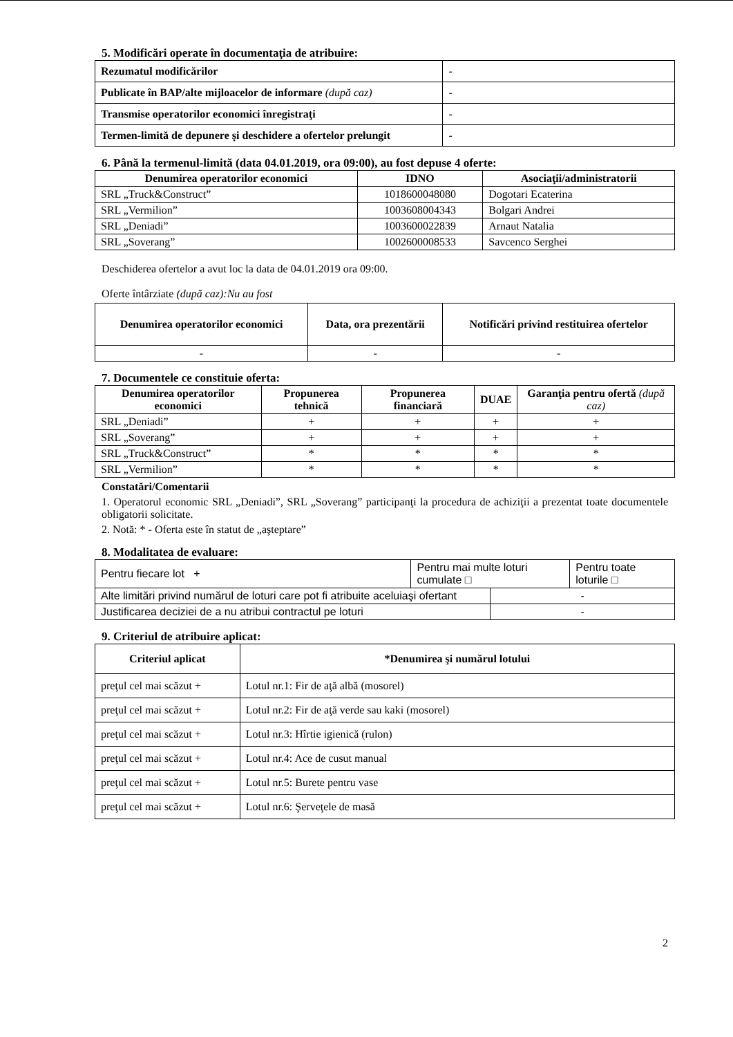5. Modificări operate în documentaţia de atribuire:
| Rezumatul modificărilor | - |
| Publicate în BAP/alte mijloacelor de informare (după caz) | - |
| Transmise operatorilor economici înregistraţi | - |
| Termen-limită de depunere şi deschidere a ofertelor prelungit | - |
6. Până la termenul-limită (data 04.01.2019, ora 09:00), au fost depuse 4 oferte:
| Denumirea operatorilor economici | IDNO | Asociaţii/administratorii |
| --- | --- | --- |
| SRL „Truck&Construct” | 1018600048080 | Dogotari Ecaterina |
| SRL „Vermilion” | 1003608004343 | Bolgari Andrei |
| SRL „Deniadi” | 1003600022839 | Arnaut Natalia |
| SRL „Soverang” | 1002600008533 | Savcenco Serghei |
Deschiderea ofertelor a avut loc la data de 04.01.2019 ora 09:00.
Oferte întârziate (după caz):Nu au fost
| Denumirea operatorilor economici | Data, ora prezentării | Notificări privind restituirea ofertelor |
| --- | --- | --- |
| - | - | - |
7. Documentele ce constituie oferta:
| Denumirea operatorilor economici | Propunerea tehnică | Propunerea financiară | DUAE | Garanţia pentru ofertă (după caz) |
| --- | --- | --- | --- | --- |
| SRL „Deniadi” | + | + | + | + |
| SRL „Soverang” | + | + | + | + |
| SRL „Truck&Construct” | * | * | * | * |
| SRL „Vermilion” | * | * | * | * |
Constatări/Comentarii
1. Operatorul economic SRL „Deniadi”, SRL „Soverang” participanţi la procedura de achiziţii a prezentat toate documentele obligatorii solicitate.
2. Notă: * - Oferta este în statut de „aşteptare”
8. Modalitatea de evaluare:
| Pentru fiecare lot + | Pentru mai multe loturi cumulate □ | | Pentru toate loturile □ |
| Alte limitări privind numărul de loturi care pot fi atribuite aceluiaşi ofertant | | - | |
| Justificarea deciziei de a nu atribui contractul pe loturi | | - | |
9. Criteriul de atribuire aplicat:
| Criteriul aplicat | *Denumirea şi numărul lotului |
| --- | --- |
| preţul cel mai scăzut + | Lotul nr.1: Fir de aţă albă (mosorel) |
| preţul cel mai scăzut + | Lotul nr.2: Fir de aţă verde sau kaki (mosorel) |
| preţul cel mai scăzut + | Lotul nr.3: Hîrtie igienică (rulon) |
| preţul cel mai scăzut + | Lotul nr.4: Ace de cusut manual |
| preţul cel mai scăzut + | Lotul nr.5: Burete pentru vase |
| preţul cel mai scăzut + | Lotul nr.6: Şerveţele de masă |
2